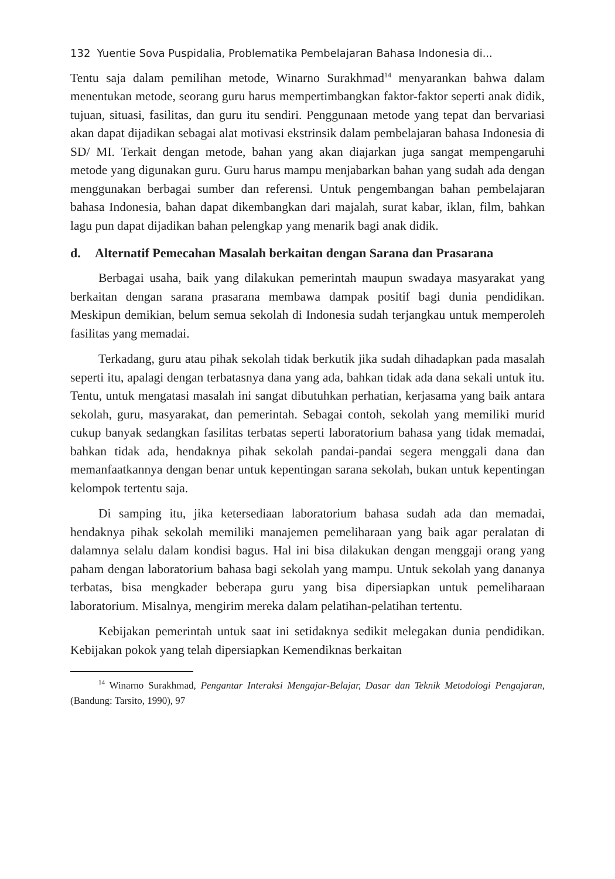132 Yuentie Sova Puspidalia, Problematika Pembelajaran Bahasa Indonesia di...
Tentu saja dalam pemilihan metode, Winarno Surakhmad<sup>14</sup> menyarankan bahwa dalam menentukan metode, seorang guru harus mempertimbangkan faktor-faktor seperti anak didik, tujuan, situasi, fasilitas, dan guru itu sendiri. Penggunaan metode yang tepat dan bervariasi akan dapat dijadikan sebagai alat motivasi ekstrinsik dalam pembelajaran bahasa Indonesia di SD/ MI. Terkait dengan metode, bahan yang akan diajarkan juga sangat mempengaruhi metode yang digunakan guru. Guru harus mampu menjabarkan bahan yang sudah ada dengan menggunakan berbagai sumber dan referensi. Untuk pengembangan bahan pembelajaran bahasa Indonesia, bahan dapat dikembangkan dari majalah, surat kabar, iklan, film, bahkan lagu pun dapat dijadikan bahan pelengkap yang menarik bagi anak didik.
d. Alternatif Pemecahan Masalah berkaitan dengan Sarana dan Prasarana
Berbagai usaha, baik yang dilakukan pemerintah maupun swadaya masyarakat yang berkaitan dengan sarana prasarana membawa dampak positif bagi dunia pendidikan. Meskipun demikian, belum semua sekolah di Indonesia sudah terjangkau untuk memperoleh fasilitas yang memadai.
Terkadang, guru atau pihak sekolah tidak berkutik jika sudah dihadapkan pada masalah seperti itu, apalagi dengan terbatasnya dana yang ada, bahkan tidak ada dana sekali untuk itu. Tentu, untuk mengatasi masalah ini sangat dibutuhkan perhatian, kerjasama yang baik antara sekolah, guru, masyarakat, dan pemerintah. Sebagai contoh, sekolah yang memiliki murid cukup banyak sedangkan fasilitas terbatas seperti laboratorium bahasa yang tidak memadai, bahkan tidak ada, hendaknya pihak sekolah pandai-pandai segera menggali dana dan memanfaatkannya dengan benar untuk kepentingan sarana sekolah, bukan untuk kepentingan kelompok tertentu saja.
Di samping itu, jika ketersediaan laboratorium bahasa sudah ada dan memadai, hendaknya pihak sekolah memiliki manajemen pemeliharaan yang baik agar peralatan di dalamnya selalu dalam kondisi bagus. Hal ini bisa dilakukan dengan menggaji orang yang paham dengan laboratorium bahasa bagi sekolah yang mampu. Untuk sekolah yang dananya terbatas, bisa mengkader beberapa guru yang bisa dipersiapkan untuk pemeliharaan laboratorium. Misalnya, mengirim mereka dalam pelatihan-pelatihan tertentu.
Kebijakan pemerintah untuk saat ini setidaknya sedikit melegakan dunia pendidikan. Kebijakan pokok yang telah dipersiapkan Kemendiknas berkaitan
<sup>14</sup> Winarno Surakhmad, Pengantar Interaksi Mengajar-Belajar, Dasar dan Teknik Metodologi Pengajaran, (Bandung: Tarsito, 1990), 97